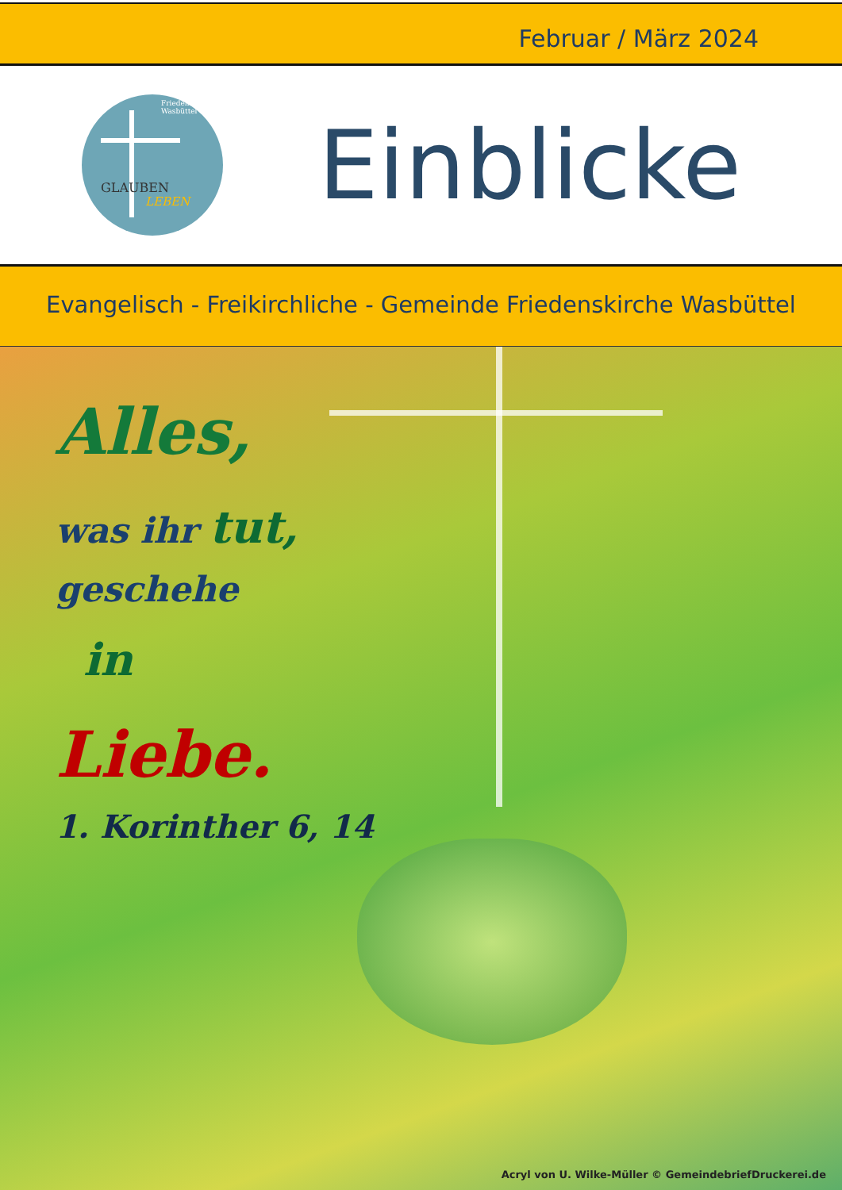Februar / März 2024
Friedenskirche Wasbüttel
GLAUBEN
LEBEN
Einblicke
Evangelisch - Freikirchliche - Gemeinde Friedenskirche Wasbüttel
Alles,
was ihr tut,
geschehe
in
Liebe.
1. Korinther 6, 14
Acryl von U. Wilke-Müller © GemeindebriefDruckerei.de